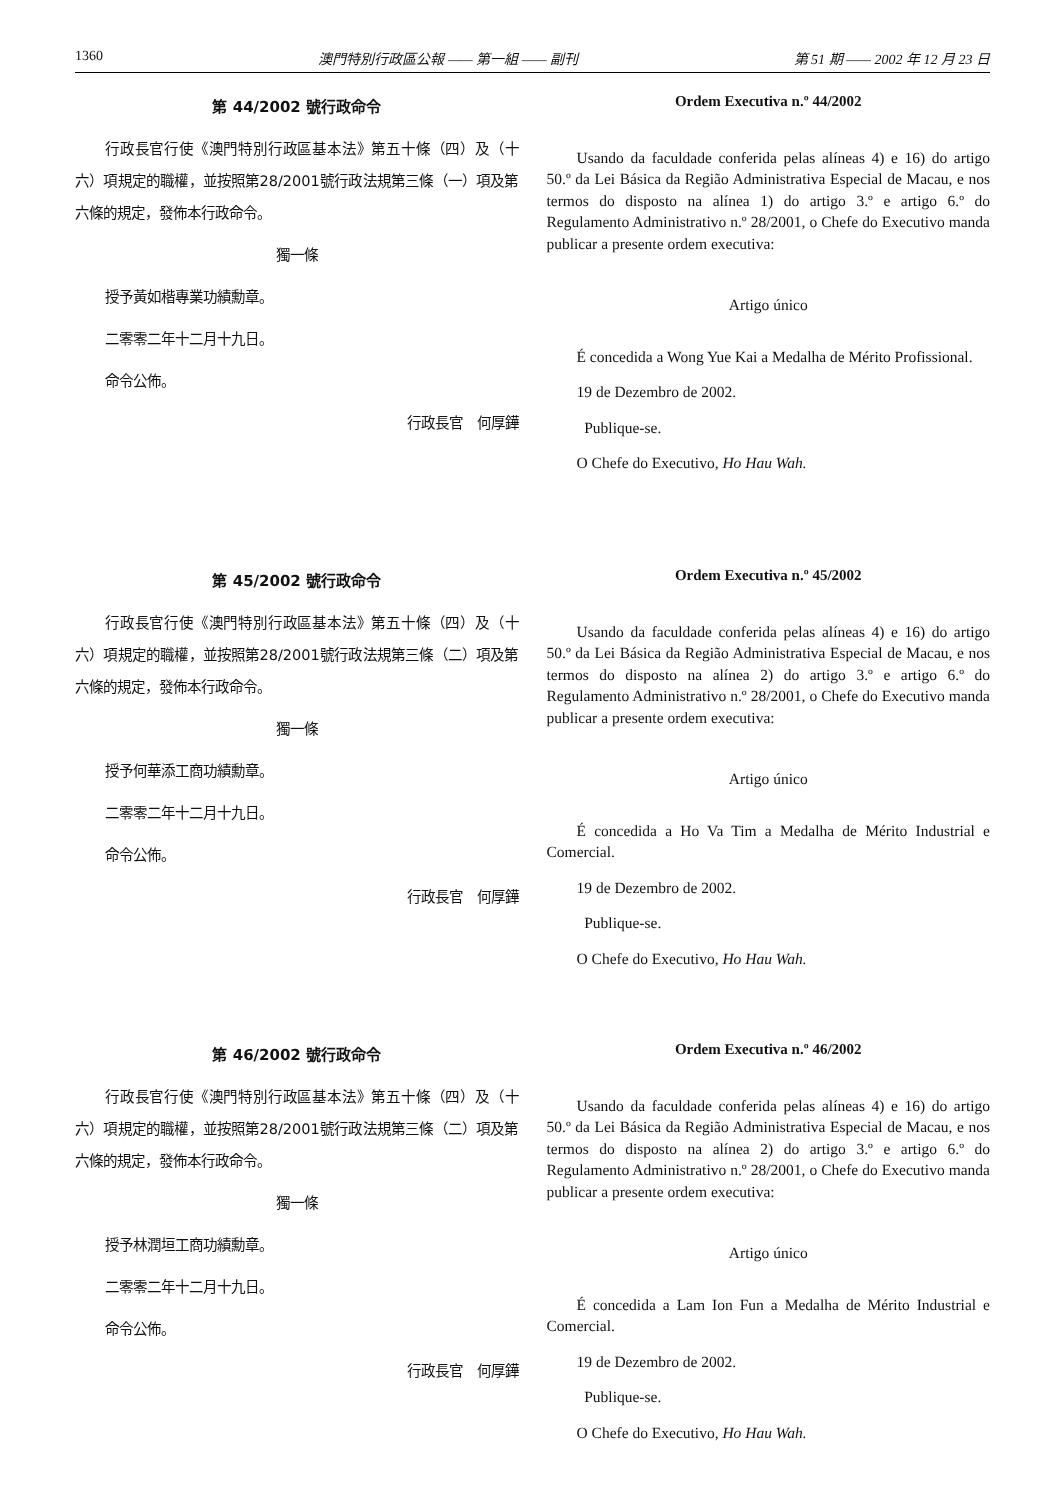1360 澳門特別行政區公報 —— 第一組 —— 副刊 第 51 期 —— 2002 年 12 月 23 日
第 44/2002 號行政命令
行政長官行使《澳門特別行政區基本法》第五十條（四）及（十六）項規定的職權，並按照第28/2001號行政法規第三條（一）項及第六條的規定，發佈本行政命令。
獨一條
授予黃如楷專業功績勳章。
二零零二年十二月十九日。
命令公佈。
行政長官　何厚鏵
Ordem Executiva n.º 44/2002
Usando da faculdade conferida pelas alíneas 4) e 16) do artigo 50.º da Lei Básica da Região Administrativa Especial de Macau, e nos termos do disposto na alínea 1) do artigo 3.º e artigo 6.º do Regulamento Administrativo n.º 28/2001, o Chefe do Executivo manda publicar a presente ordem executiva:
Artigo único
É concedida a Wong Yue Kai a Medalha de Mérito Profissional.
19 de Dezembro de 2002.
Publique-se.
O Chefe do Executivo, Ho Hau Wah.
第 45/2002 號行政命令
行政長官行使《澳門特別行政區基本法》第五十條（四）及（十六）項規定的職權，並按照第28/2001號行政法規第三條（二）項及第六條的規定，發佈本行政命令。
獨一條
授予何華添工商功績勳章。
二零零二年十二月十九日。
命令公佈。
行政長官　何厚鏵
Ordem Executiva n.º 45/2002
Usando da faculdade conferida pelas alíneas 4) e 16) do artigo 50.º da Lei Básica da Região Administrativa Especial de Macau, e nos termos do disposto na alínea 2) do artigo 3.º e artigo 6.º do Regulamento Administrativo n.º 28/2001, o Chefe do Executivo manda publicar a presente ordem executiva:
Artigo único
É concedida a Ho Va Tim a Medalha de Mérito Industrial e Comercial.
19 de Dezembro de 2002.
Publique-se.
O Chefe do Executivo, Ho Hau Wah.
第 46/2002 號行政命令
行政長官行使《澳門特別行政區基本法》第五十條（四）及（十六）項規定的職權，並按照第28/2001號行政法規第三條（二）項及第六條的規定，發佈本行政命令。
獨一條
授予林潤垣工商功績勳章。
二零零二年十二月十九日。
命令公佈。
行政長官　何厚鏵
Ordem Executiva n.º 46/2002
Usando da faculdade conferida pelas alíneas 4) e 16) do artigo 50.º da Lei Básica da Região Administrativa Especial de Macau, e nos termos do disposto na alínea 2) do artigo 3.º e artigo 6.º do Regulamento Administrativo n.º 28/2001, o Chefe do Executivo manda publicar a presente ordem executiva:
Artigo único
É concedida a Lam Ion Fun a Medalha de Mérito Industrial e Comercial.
19 de Dezembro de 2002.
Publique-se.
O Chefe do Executivo, Ho Hau Wah.